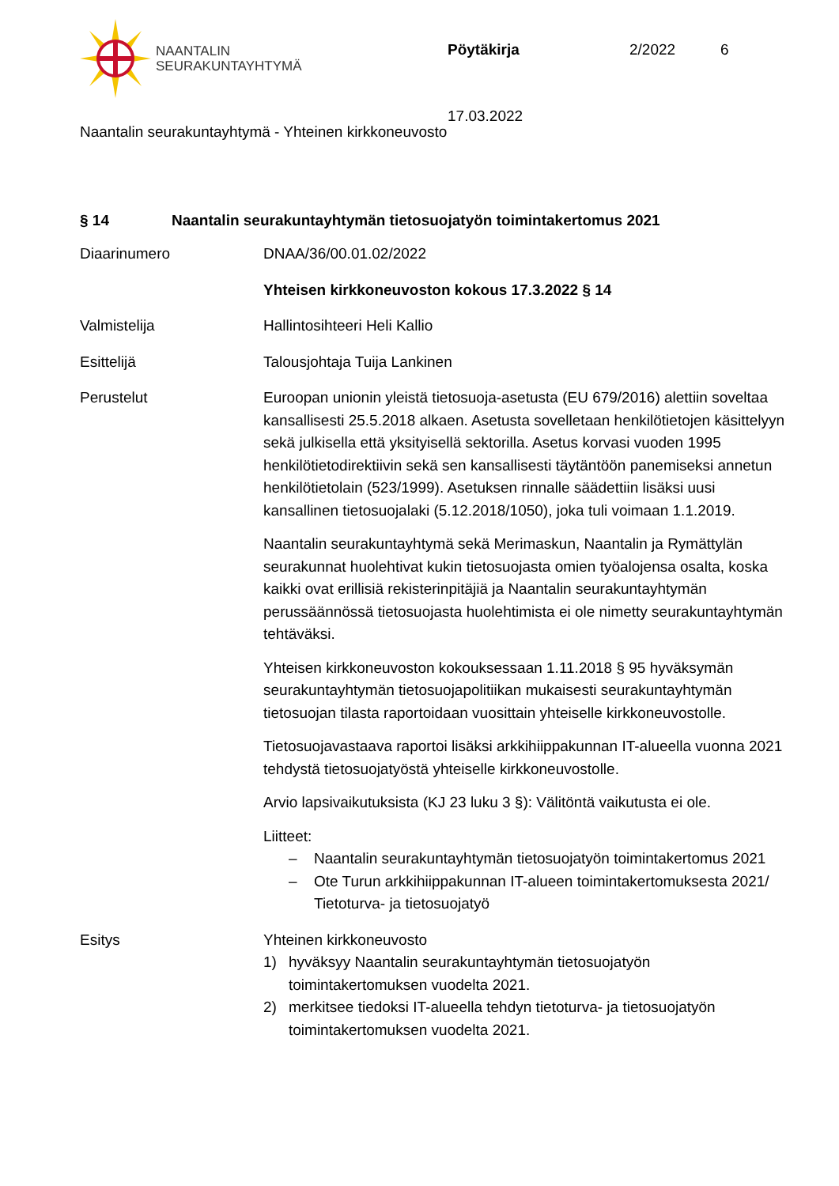NAANTALIN
SEURAKUNTAYHTYMÄ
Pöytäkirja 2/2022 6
17.03.2022
Naantalin seurakuntayhtymä - Yhteinen kirkkoneuvosto
§ 14 Naantalin seurakuntayhtymän tietosuojatyön toimintakertomus 2021
Diaarinumero DNAA/36/00.01.02/2022
Yhteisen kirkkoneuvoston kokous 17.3.2022 § 14
Valmistelija Hallintosihteeri Heli Kallio
Esittelijä Talousjohtaja Tuija Lankinen
Perustelut Euroopan unionin yleistä tietosuoja-asetusta (EU 679/2016) alettiin soveltaa kansallisesti 25.5.2018 alkaen. Asetusta sovelletaan henkilötietojen käsittelyyn sekä julkisella että yksityisellä sektorilla. Asetus korvasi vuoden 1995 henkilötietodirektiivin sekä sen kansallisesti täytäntöön panemiseksi annetun henkilötietolain (523/1999). Asetuksen rinnalle säädettiin lisäksi uusi kansallinen tietosuojalaki (5.12.2018/1050), joka tuli voimaan 1.1.2019.
Naantalin seurakuntayhtymä sekä Merimaskun, Naantalin ja Rymättylän seurakunnat huolehtivat kukin tietosuojasta omien työalojensa osalta, koska kaikki ovat erillisiä rekisterinpitäjiä ja Naantalin seurakuntayhtymän perussäännössä tietosuojasta huolehtimista ei ole nimetty seurakuntayhtymän tehtäväksi.
Yhteisen kirkkoneuvoston kokouksessaan 1.11.2018 § 95 hyväksymän seurakuntayhtymän tietosuojapolitiikan mukaisesti seurakuntayhtymän tietosuojan tilasta raportoidaan vuosittain yhteiselle kirkkoneuvostolle.
Tietosuojavastaava raportoi lisäksi arkkihiippakunnan IT-alueella vuonna 2021 tehdystä tietosuojatyöstä yhteiselle kirkkoneuvostolle.
Arvio lapsivaikutuksista (KJ 23 luku 3 §): Välitöntä vaikutusta ei ole.
Liitteet:
– Naantalin seurakuntayhtymän tietosuojatyön toimintakertomus 2021
– Ote Turun arkkihiippakunnan IT-alueen toimintakertomuksesta 2021/ Tietoturva- ja tietosuojatyö
Esitys Yhteinen kirkkoneuvosto
1) hyväksyy Naantalin seurakuntayhtymän tietosuojatyön toimintakertomuksen vuodelta 2021.
2) merkitsee tiedoksi IT-alueella tehdyn tietoturva- ja tietosuojatyön toimintakertomuksen vuodelta 2021.